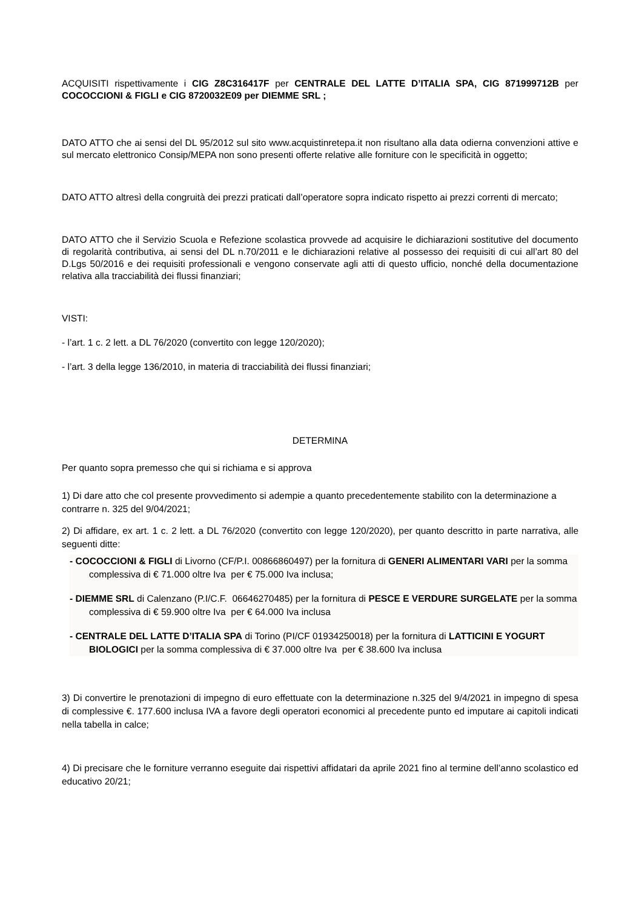ACQUISITI rispettivamente i CIG Z8C316417F per CENTRALE DEL LATTE D’ITALIA SPA, CIG 871999712B per COCOCCIONI & FIGLI e CIG 8720032E09 per DIEMME SRL ;
DATO ATTO che ai sensi del DL 95/2012 sul sito www.acquistinretepa.it non risultano alla data odierna convenzioni attive e sul mercato elettronico Consip/MEPA non sono presenti offerte relative alle forniture con le specificità in oggetto;
DATO ATTO altresì della congruità dei prezzi praticati dall’operatore sopra indicato rispetto ai prezzi correnti di mercato;
DATO ATTO che il Servizio Scuola e Refezione scolastica provvede ad acquisire le dichiarazioni sostitutive del documento di regolarità contributiva, ai sensi del DL n.70/2011 e le dichiarazioni relative al possesso dei requisiti di cui all’art 80 del D.Lgs 50/2016 e dei requisiti professionali e vengono conservate agli atti di questo ufficio, nonché della documentazione relativa alla tracciabilità dei flussi finanziari;
VISTI:
- l’art. 1 c. 2 lett. a DL 76/2020 (convertito con legge 120/2020);
- l’art. 3 della legge 136/2010, in materia di tracciabilità dei flussi finanziari;
DETERMINA
Per quanto sopra premesso che qui si richiama e si approva
1) Di dare atto che col presente provvedimento si adempie a quanto precedentemente stabilito con la determinazione a contrarre n. 325 del 9/04/2021;
2) Di affidare, ex art. 1 c. 2 lett. a DL 76/2020 (convertito con legge 120/2020), per quanto descritto in parte narrativa, alle seguenti ditte:
- COCOCCIONI & FIGLI di Livorno (CF/P.I. 00866860497) per la fornitura di GENERI ALIMENTARI VARI per la somma complessiva di € 71.000 oltre Iva per € 75.000 Iva inclusa;
- DIEMME SRL di Calenzano (P.I/C.F. 06646270485) per la fornitura di PESCE E VERDURE SURGELATE per la somma complessiva di € 59.900 oltre Iva per € 64.000 Iva inclusa
- CENTRALE DEL LATTE D’ITALIA SPA di Torino (PI/CF 01934250018) per la fornitura di LATTICINI E YOGURT BIOLOGICI per la somma complessiva di € 37.000 oltre Iva per € 38.600 Iva inclusa
3) Di convertire le prenotazioni di impegno di euro effettuate con la determinazione n.325 del 9/4/2021 in impegno di spesa di complessive €. 177.600 inclusa IVA a favore degli operatori economici al precedente punto ed imputare ai capitoli indicati nella tabella in calce;
4) Di precisare che le forniture verranno eseguite dai rispettivi affidatari da aprile 2021 fino al termine dell’anno scolastico ed educativo 20/21;